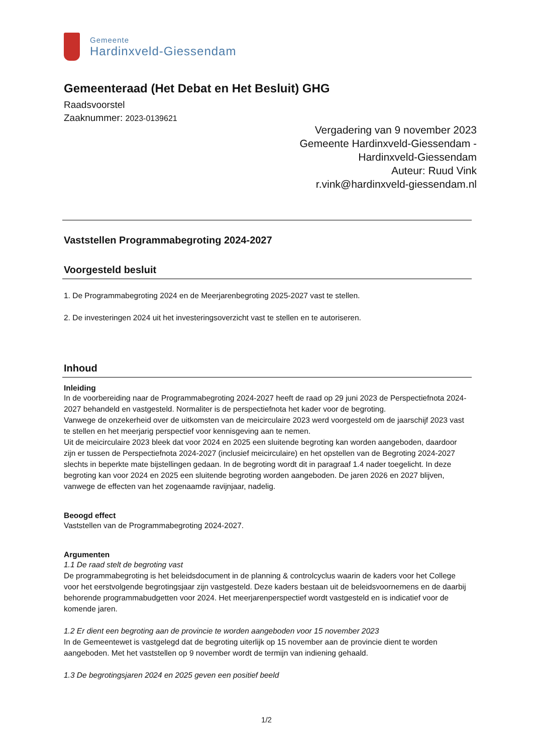Gemeente
Hardinxveld-Giessendam
Gemeenteraad (Het Debat en Het Besluit) GHG
Raadsvoorstel
Zaaknummer: 2023-0139621
Vergadering van 9 november 2023
Gemeente Hardinxveld-Giessendam -
Hardinxveld-Giessendam
Auteur: Ruud Vink
r.vink@hardinxveld-giessendam.nl
Vaststellen Programmabegroting 2024-2027
Voorgesteld besluit
1. De Programmabegroting 2024 en de Meerjarenbegroting 2025-2027 vast te stellen.
2. De investeringen 2024 uit het investeringsoverzicht vast te stellen en te autoriseren.
Inhoud
Inleiding
In de voorbereiding naar de Programmabegroting 2024-2027 heeft de raad op 29 juni 2023 de Perspectiefnota 2024-2027 behandeld en vastgesteld. Normaliter is de perspectiefnota het kader voor de begroting.
Vanwege de onzekerheid over de uitkomsten van de meicirculaire 2023 werd voorgesteld om de jaarschijf 2023 vast te stellen en het meerjarig perspectief voor kennisgeving aan te nemen.
Uit de meicirculaire 2023 bleek dat voor 2024 en 2025 een sluitende begroting kan worden aangeboden, daardoor zijn er tussen de Perspectiefnota 2024-2027 (inclusief meicirculaire) en het opstellen van de Begroting 2024-2027 slechts in beperkte mate bijstellingen gedaan. In de begroting wordt dit in paragraaf 1.4 nader toegelicht. In deze begroting kan voor 2024 en 2025 een sluitende begroting worden aangeboden. De jaren 2026 en 2027 blijven, vanwege de effecten van het zogenaamde ravijnjaar, nadelig.
Beoogd effect
Vaststellen van de Programmabegroting 2024-2027.
Argumenten
1.1 De raad stelt de begroting vast
De programmabegroting is het beleidsdocument in de planning & controlcyclus waarin de kaders voor het College voor het eerstvolgende begrotingsjaar zijn vastgesteld. Deze kaders bestaan uit de beleidsvoornemens en de daarbij behorende programmabudgetten voor 2024. Het meerjarenperspectief wordt vastgesteld en is indicatief voor de komende jaren.
1.2 Er dient een begroting aan de provincie te worden aangeboden voor 15 november 2023
In de Gemeentewet is vastgelegd dat de begroting uiterlijk op 15 november aan de provincie dient te worden aangeboden. Met het vaststellen op 9 november wordt de termijn van indiening gehaald.
1.3 De begrotingsjaren 2024 en 2025 geven een positief beeld
1/2